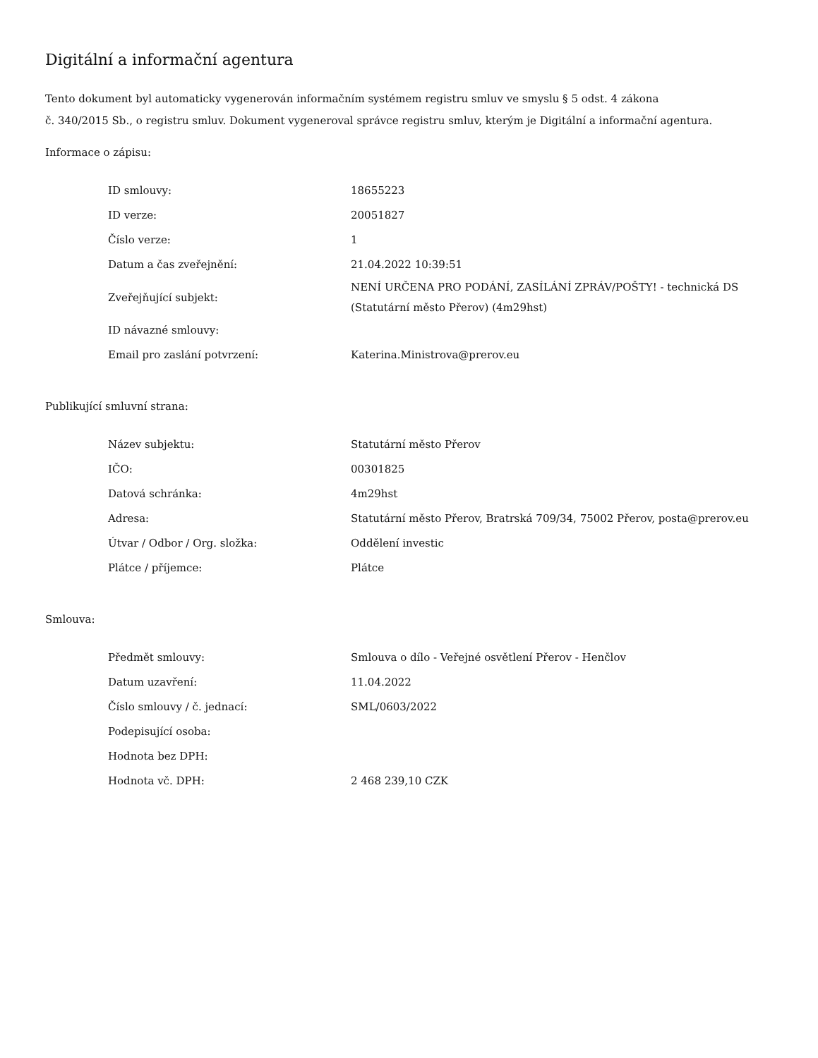Digitální a informační agentura
Tento dokument byl automaticky vygenerován informačním systémem registru smluv ve smyslu § 5 odst. 4 zákona
č. 340/2015 Sb., o registru smluv. Dokument vygeneroval správce registru smluv, kterým je Digitální a informační agentura.
Informace o zápisu:
| ID smlouvy: | 18655223 |
| ID verze: | 20051827 |
| Číslo verze: | 1 |
| Datum a čas zveřejnění: | 21.04.2022 10:39:51 |
| Zveřejňující subjekt: | NENÍ URČENA PRO PODÁNÍ, ZASÍLÁNÍ ZPRÁV/POŠTY! - technická DS (Statutární město Přerov) (4m29hst) |
| ID návazné smlouvy: | |
| Email pro zaslání potvrzení: | Katerina.Ministrova@prerov.eu |
Publikující smluvní strana:
| Název subjektu: | Statutární město Přerov |
| IČO: | 00301825 |
| Datová schránka: | 4m29hst |
| Adresa: | Statutární město Přerov, Bratrská 709/34, 75002 Přerov, posta@prerov.eu |
| Útvar / Odbor / Org. složka: | Oddělení investic |
| Plátce / příjemce: | Plátce |
Smlouva:
| Předmět smlouvy: | Smlouva o dílo - Veřejné osvětlení Přerov - Henčlov |
| Datum uzavření: | 11.04.2022 |
| Číslo smlouvy / č. jednací: | SML/0603/2022 |
| Podepisující osoba: | |
| Hodnota bez DPH: | |
| Hodnota vč. DPH: | 2 468 239,10 CZK |